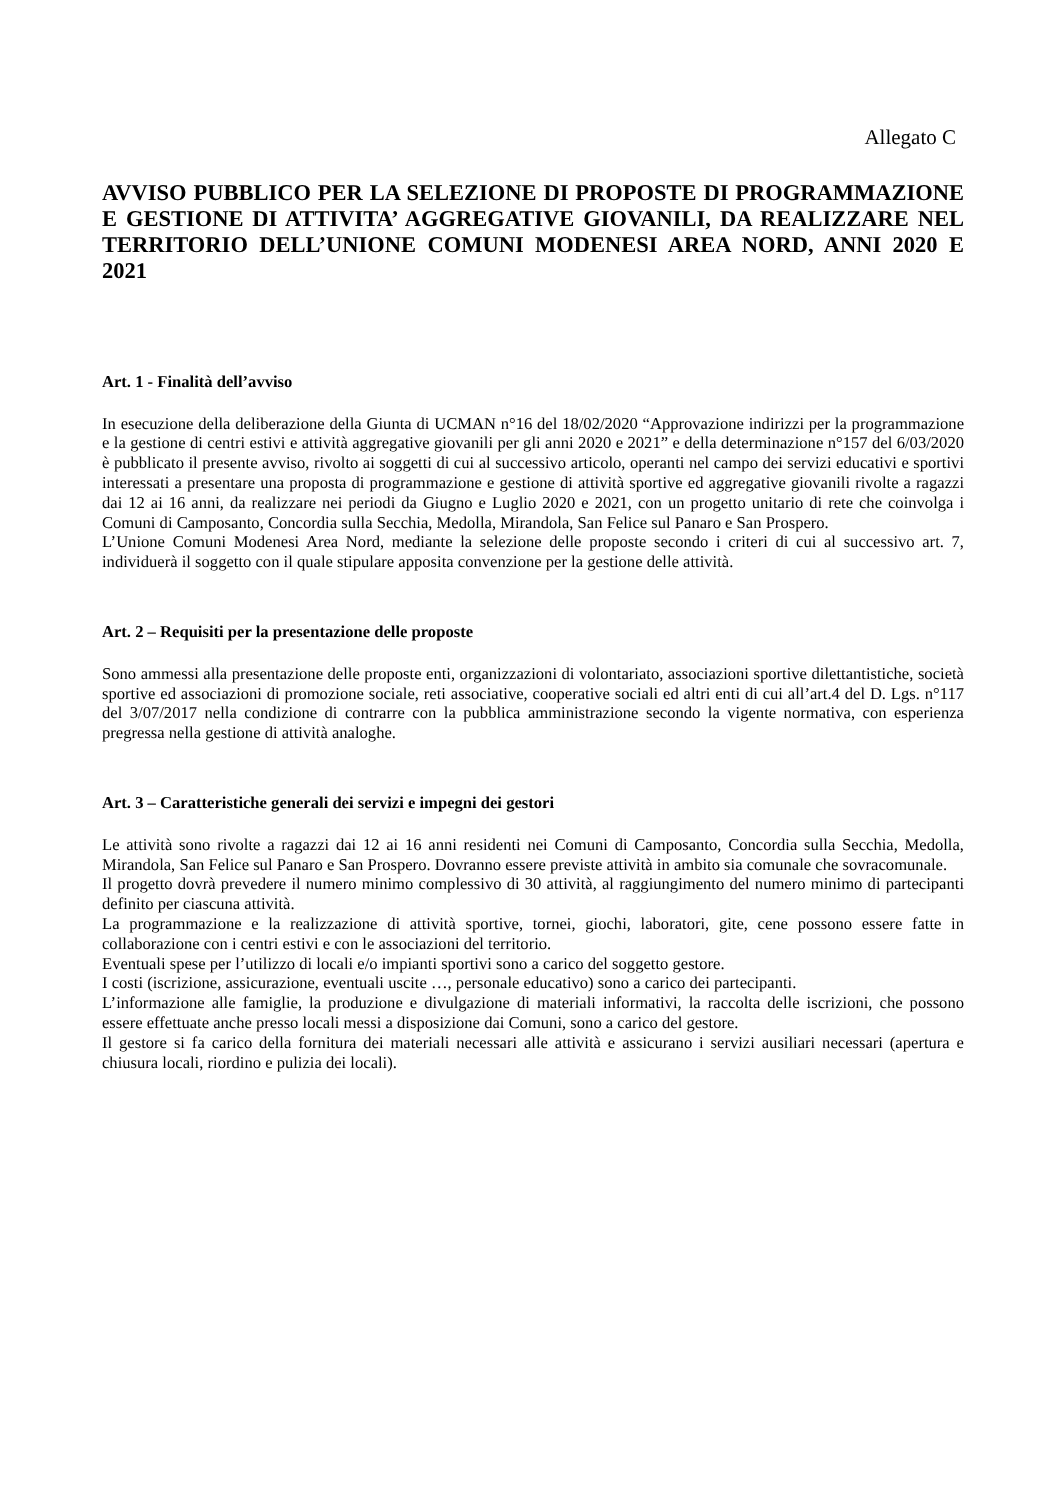Allegato C
AVVISO PUBBLICO PER LA SELEZIONE DI PROPOSTE DI PROGRAMMAZIONE E GESTIONE DI ATTIVITA’ AGGREGATIVE GIOVANILI, DA REALIZZARE NEL TERRITORIO DELL’UNIONE COMUNI MODENESI AREA NORD, ANNI 2020 E 2021
Art. 1 - Finalità dell’avviso
In esecuzione della deliberazione della Giunta di UCMAN n°16 del 18/02/2020 “Approvazione indirizzi per la programmazione e la gestione di centri estivi e attività aggregative giovanili per gli anni 2020 e 2021” e della determinazione n°157 del 6/03/2020 è pubblicato il presente avviso, rivolto ai soggetti di cui al successivo articolo, operanti nel campo dei servizi educativi e sportivi interessati a presentare una proposta di programmazione e gestione di attività sportive ed aggregative giovanili rivolte a ragazzi dai 12 ai 16 anni, da realizzare nei periodi da Giugno e Luglio 2020 e 2021, con un progetto unitario di rete che coinvolga i Comuni di Camposanto, Concordia sulla Secchia, Medolla, Mirandola, San Felice sul Panaro e San Prospero.
L’Unione Comuni Modenesi Area Nord, mediante la selezione delle proposte secondo i criteri di cui al successivo art. 7, individuerà il soggetto con il quale stipulare apposita convenzione per la gestione delle attività.
Art. 2 – Requisiti per la presentazione delle proposte
Sono ammessi alla presentazione delle proposte enti, organizzazioni di volontariato, associazioni sportive dilettantistiche, società sportive ed associazioni di promozione sociale, reti associative, cooperative sociali ed altri enti di cui all’art.4 del D. Lgs. n°117 del 3/07/2017 nella condizione di contrarre con la pubblica amministrazione secondo la vigente normativa, con esperienza pregressa nella gestione di attività analoghe.
Art. 3 – Caratteristiche generali dei servizi e impegni dei gestori
Le attività sono rivolte a ragazzi dai 12 ai 16 anni residenti nei Comuni di Camposanto, Concordia sulla Secchia, Medolla, Mirandola, San Felice sul Panaro e San Prospero. Dovranno essere previste attività in ambito sia comunale che sovracomunale.
Il progetto dovrà prevedere il numero minimo complessivo di 30 attività, al raggiungimento del numero minimo di partecipanti definito per ciascuna attività.
La programmazione e la realizzazione di attività sportive, tornei, giochi, laboratori, gite, cene possono essere fatte in collaborazione con i centri estivi e con le associazioni del territorio.
Eventuali spese per l’utilizzo di locali e/o impianti sportivi sono a carico del soggetto gestore.
I costi (iscrizione, assicurazione, eventuali uscite …, personale educativo) sono a carico dei partecipanti.
L’informazione alle famiglie, la produzione e divulgazione di materiali informativi, la raccolta delle iscrizioni, che possono essere effettuate anche presso locali messi a disposizione dai Comuni, sono a carico del gestore.
Il gestore si fa carico della fornitura dei materiali necessari alle attività e assicurano i servizi ausiliari necessari (apertura e chiusura locali, riordino e pulizia dei locali).